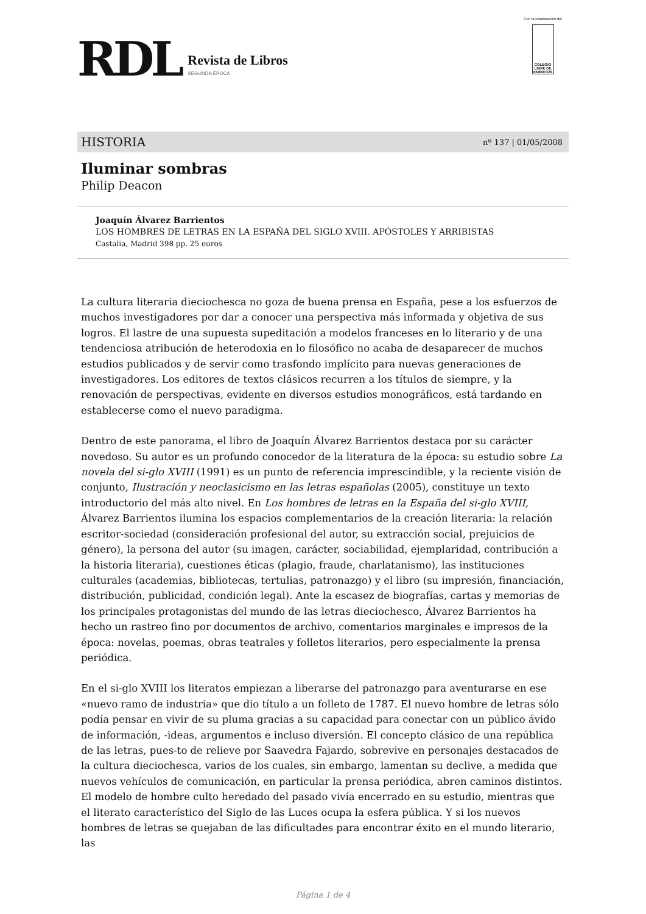RDL
Revista de Libros
SEGUNDA ÉPOCA
Con la colaboración del
COLEGIO LIBRE DE EMÉRITOS
HISTORIA nº 137 | 01/05/2008
Iluminar sombras
Philip Deacon
Joaquín Álvarez Barrientos
LOS HOMBRES DE LETRAS EN LA ESPAÑA DEL SIGLO XVIII. APÓSTOLES Y ARRIBISTAS
Castalia, Madrid 398 pp. 25 euros
La cultura literaria dieciochesca no goza de buena prensa en España, pese a los esfuerzos de muchos investigadores por dar a conocer una perspectiva más informada y objetiva de sus logros. El lastre de una supuesta supeditación a modelos franceses en lo literario y de una tendenciosa atribución de heterodoxia en lo filosófico no acaba de desaparecer de muchos estudios publicados y de servir como trasfondo implícito para nuevas generaciones de investigadores. Los editores de textos clásicos recurren a los títulos de siempre, y la renovación de perspectivas, evidente en diversos estudios monográficos, está tardando en establecerse como el nuevo paradigma.
Dentro de este panorama, el libro de Joaquín Álvarez Barrientos destaca por su carácter novedoso. Su autor es un profundo conocedor de la literatura de la época: su estudio sobre La novela del si-glo XVIII (1991) es un punto de referencia imprescindible, y la reciente visión de conjunto, Ilustración y neoclasicismo en las letras españolas (2005), constituye un texto introductorio del más alto nivel. En Los hombres de letras en la España del si-glo XVIII, Álvarez Barrientos ilumina los espacios complementarios de la creación literaria: la relación escritor-sociedad (consideración profesional del autor, su extracción social, prejuicios de género), la persona del autor (su imagen, carácter, sociabilidad, ejemplaridad, contribución a la historia literaria), cuestiones éticas (plagio, fraude, charlatanismo), las instituciones culturales (academias, bibliotecas, tertulias, patronazgo) y el libro (su impresión, financiación, distribución, publicidad, condición legal). Ante la escasez de biografías, cartas y memorias de los principales protagonistas del mundo de las letras dieciochesco, Álvarez Barrientos ha hecho un rastreo fino por documentos de archivo, comentarios marginales e impresos de la época: novelas, poemas, obras teatrales y folletos literarios, pero especialmente la prensa periódica.
En el si-glo XVIII los literatos empiezan a liberarse del patronazgo para aventurarse en ese «nuevo ramo de industria» que dio título a un folleto de 1787. El nuevo hombre de letras sólo podía pensar en vivir de su pluma gracias a su capacidad para conectar con un público ávido de información, -ideas, argumentos e incluso diversión. El concepto clásico de una república de las letras, pues-to de relieve por Saavedra Fajardo, sobrevive en personajes destacados de la cultura dieciochesca, varios de los cuales, sin embargo, lamentan su declive, a medida que nuevos vehículos de comunicación, en particular la prensa periódica, abren caminos distintos. El modelo de hombre culto heredado del pasado vivía encerrado en su estudio, mientras que el literato característico del Siglo de las Luces ocupa la esfera pública. Y si los nuevos hombres de letras se quejaban de las dificultades para encontrar éxito en el mundo literario, las
Página 1 de 4